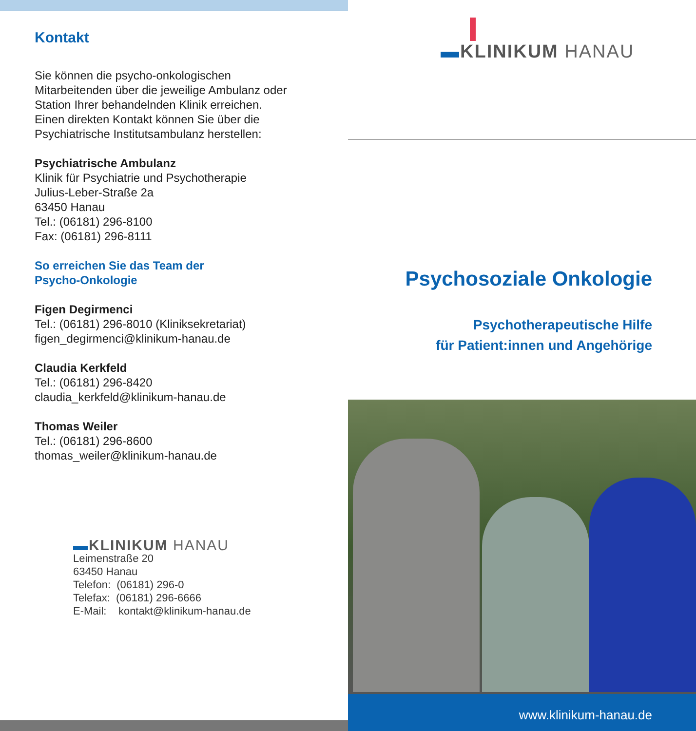Kontakt
Sie können die psycho-onkologischen
Mitarbeitenden über die jeweilige Ambulanz oder
Station Ihrer behandelnden Klinik erreichen.
Einen direkten Kontakt können Sie über die
Psychiatrische Institutsambulanz herstellen:
Psychiatrische Ambulanz
Klinik für Psychiatrie und Psychotherapie
Julius-Leber-Straße 2a
63450 Hanau
Tel.: (06181) 296-8100
Fax: (06181) 296-8111
So erreichen Sie das Team der
Psycho-Onkologie
Figen Degirmenci
Tel.: (06181) 296-8010 (Kliniksekretariat)
figen_degirmenci@klinikum-hanau.de
Claudia Kerkfeld
Tel.: (06181) 296-8420
claudia_kerkfeld@klinikum-hanau.de
Thomas Weiler
Tel.: (06181) 296-8600
thomas_weiler@klinikum-hanau.de
▬KLINIKUM HANAU
Leimenstraße 20
63450 Hanau
Telefon: (06181) 296-0
Telefax: (06181) 296-6666
E-Mail: kontakt@klinikum-hanau.de
▬KLINIKUM HANAU
Psychosoziale Onkologie
Psychotherapeutische Hilfe
für Patient:innen und Angehörige
www.klinikum-hanau.de